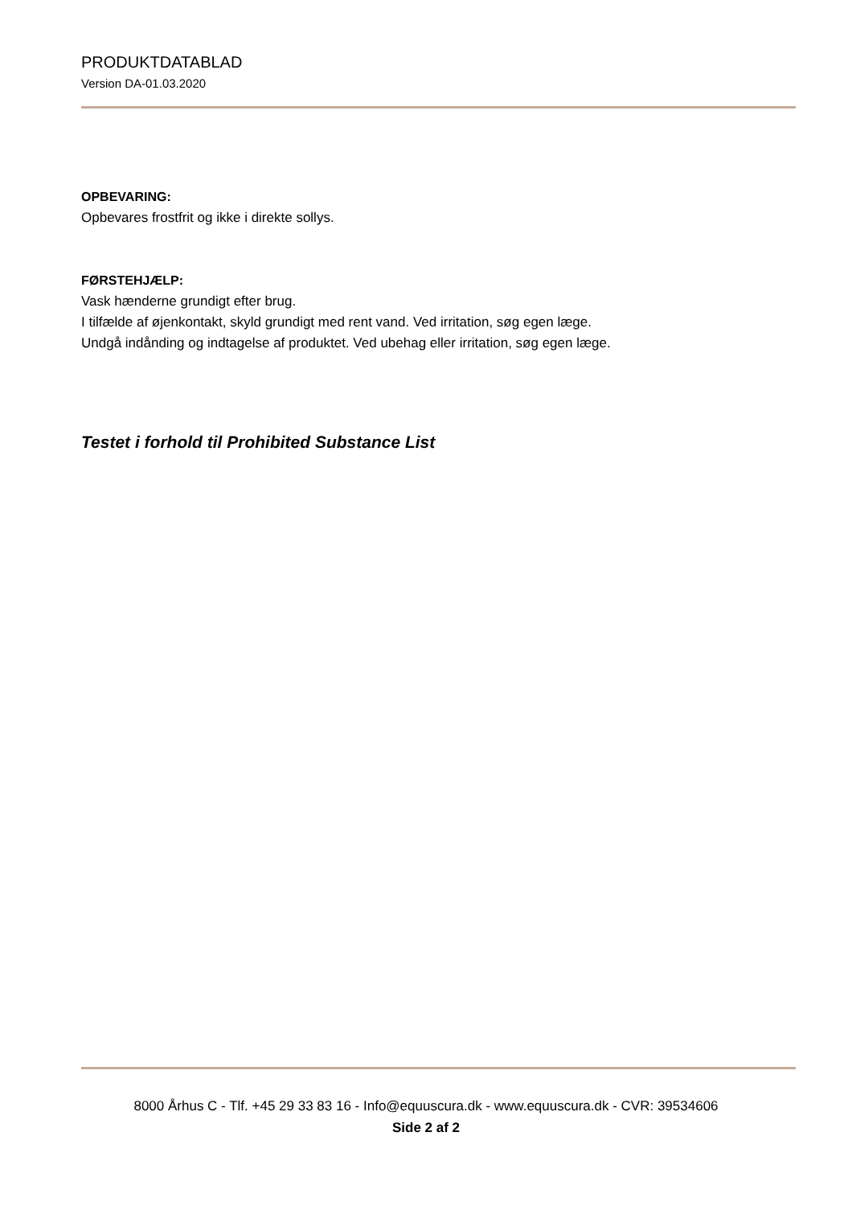PRODUKTDATABLAD
Version DA-01.03.2020
OPBEVARING:
Opbevares frostfrit og ikke i direkte sollys.
FØRSTEHJÆLP:
Vask hænderne grundigt efter brug.
I tilfælde af øjenkontakt, skyld grundigt med rent vand. Ved irritation, søg egen læge.
Undgå indånding og indtagelse af produktet. Ved ubehag eller irritation, søg egen læge.
Testet i forhold til Prohibited Substance List
8000 Århus C - Tlf. +45 29 33 83 16 - Info@equuscura.dk - www.equuscura.dk - CVR: 39534606
Side 2 af 2